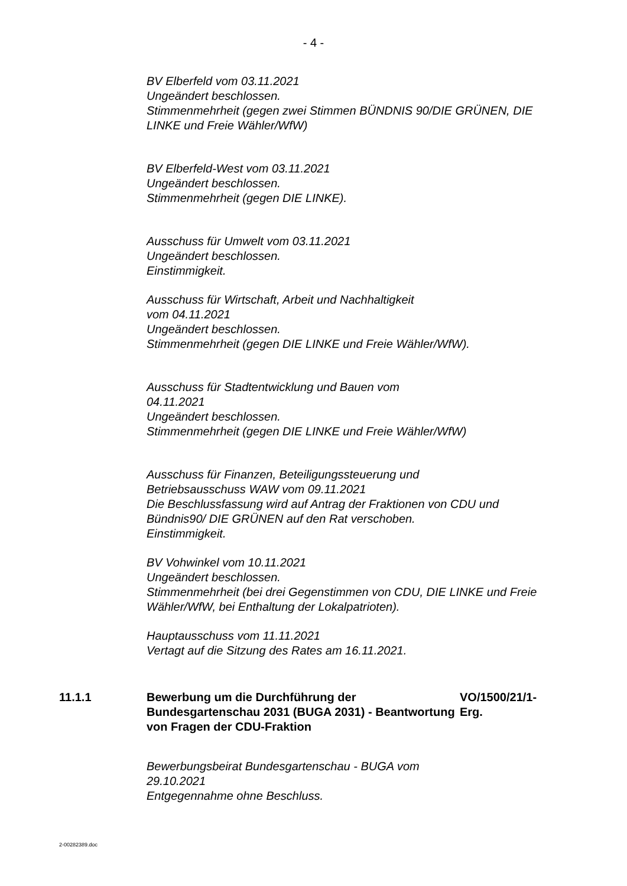- 4 -
BV Elberfeld vom 03.11.2021
Ungeändert beschlossen.
Stimmenmehrheit (gegen zwei Stimmen BÜNDNIS 90/DIE GRÜNEN, DIE LINKE und Freie Wähler/WfW)
BV Elberfeld-West vom 03.11.2021
Ungeändert beschlossen.
Stimmenmehrheit (gegen DIE LINKE).
Ausschuss für Umwelt vom 03.11.2021
Ungeändert beschlossen.
Einstimmigkeit.
Ausschuss für Wirtschaft, Arbeit und Nachhaltigkeit
vom 04.11.2021
Ungeändert beschlossen.
Stimmenmehrheit (gegen DIE LINKE und Freie Wähler/WfW).
Ausschuss für Stadtentwicklung und Bauen vom
04.11.2021
Ungeändert beschlossen.
Stimmenmehrheit (gegen DIE LINKE und Freie Wähler/WfW)
Ausschuss für Finanzen, Beteiligungssteuerung und
Betriebsausschuss WAW vom 09.11.2021
Die Beschlussfassung wird auf Antrag der Fraktionen von CDU und Bündnis90/ DIE GRÜNEN auf den Rat verschoben.
Einstimmigkeit.
BV Vohwinkel vom 10.11.2021
Ungeändert beschlossen.
Stimmenmehrheit (bei drei Gegenstimmen von CDU, DIE LINKE und Freie Wähler/WfW, bei Enthaltung der Lokalpatrioten).
Hauptausschuss vom 11.11.2021
Vertagt auf die Sitzung des Rates am 16.11.2021.
11.1.1 Bewerbung um die Durchführung der Bundesgartenschau 2031 (BUGA 2031) - Beantwortung von Fragen der CDU-Fraktion
VO/1500/21/1-Erg.
Bewerbungsbeirat Bundesgartenschau - BUGA vom
29.10.2021
Entgegennahme ohne Beschluss.
2-00282389.doc